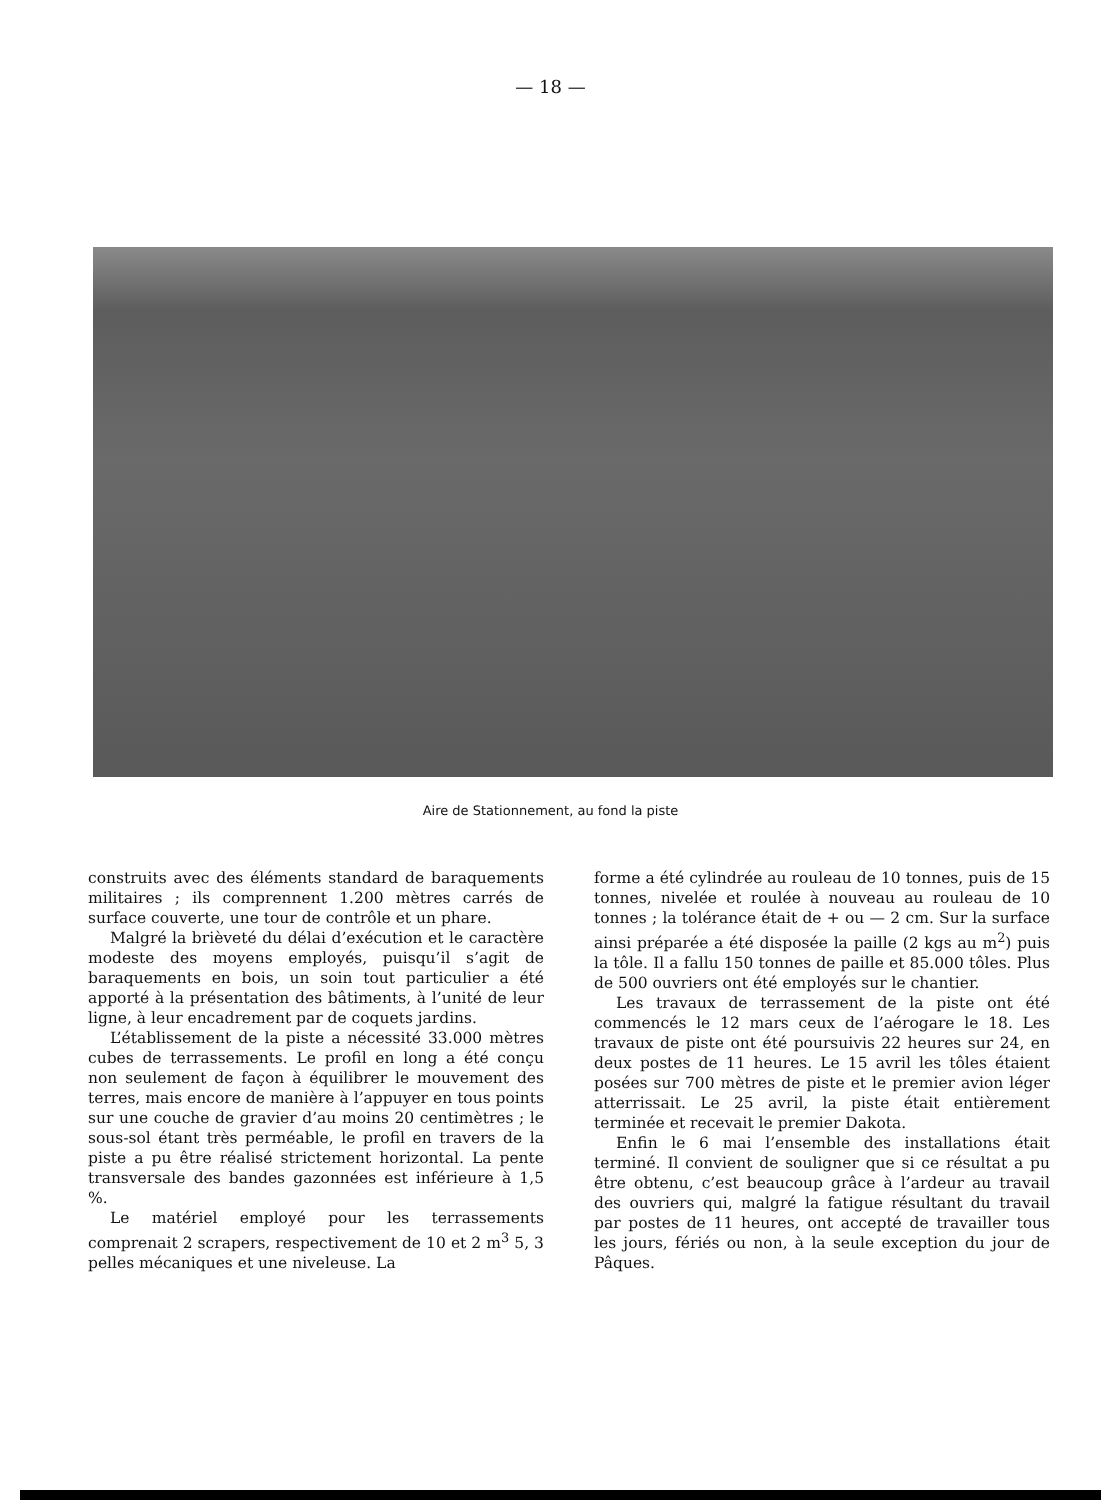— 18 —
Aire de Stationnement, au fond la piste
construits avec des éléments standard de baraquements militaires ; ils comprennent 1.200 mètres carrés de surface couverte, une tour de contrôle et un phare.
Malgré la brièveté du délai d’exécution et le caractère modeste des moyens employés, puisqu’il s’agit de baraquements en bois, un soin tout particulier a été apporté à la présentation des bâtiments, à l’unité de leur ligne, à leur encadrement par de coquets jardins.
L’établissement de la piste a nécessité 33.000 mètres cubes de terrassements. Le profil en long a été conçu non seulement de façon à équilibrer le mouvement des terres, mais encore de manière à l’appuyer en tous points sur une couche de gravier d’au moins 20 centimètres ; le sous-sol étant très perméable, le profil en travers de la piste a pu être réalisé strictement horizontal. La pente transversale des bandes gazonnées est inférieure à 1,5 %.
Le matériel employé pour les terrassements comprenait 2 scrapers, respectivement de 10 et 2 m<sup>3</sup> 5, 3 pelles mécaniques et une niveleuse. La
forme a été cylindrée au rouleau de 10 tonnes, puis de 15 tonnes, nivelée et roulée à nouveau au rouleau de 10 tonnes ; la tolérance était de + ou — 2 cm. Sur la surface ainsi préparée a été disposée la paille (2 kgs au m<sup>2</sup>) puis la tôle. Il a fallu 150 tonnes de paille et 85.000 tôles. Plus de 500 ouvriers ont été employés sur le chantier.
Les travaux de terrassement de la piste ont été commencés le 12 mars ceux de l’aérogare le 18. Les travaux de piste ont été poursuivis 22 heures sur 24, en deux postes de 11 heures. Le 15 avril les tôles étaient posées sur 700 mètres de piste et le premier avion léger atterrissait. Le 25 avril, la piste était entièrement terminée et recevait le premier Dakota.
Enfin le 6 mai l’ensemble des installations était terminé. Il convient de souligner que si ce résultat a pu être obtenu, c’est beaucoup grâce à l’ardeur au travail des ouvriers qui, malgré la fatigue résultant du travail par postes de 11 heures, ont accepté de travailler tous les jours, fériés ou non, à la seule exception du jour de Pâques.